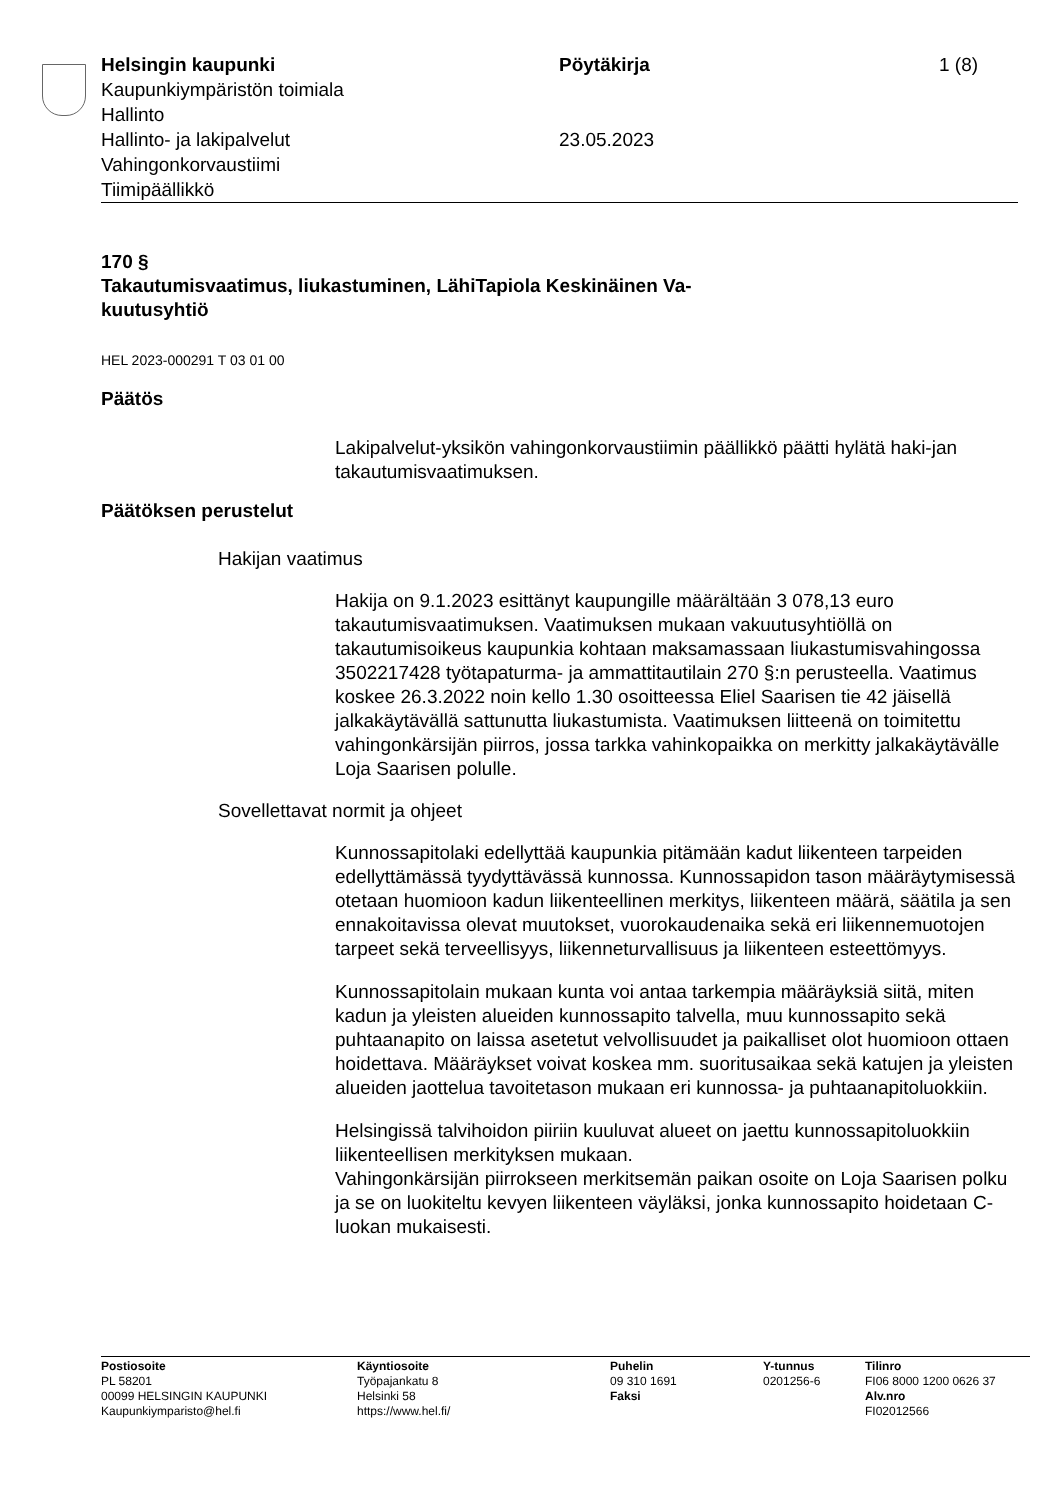Helsingin kaupunki
Kaupunkiympäristön toimiala
Hallinto
Hallinto- ja lakipalvelut
Vahingonkorvaustiimi
Tiimipäällikkö
Pöytäkirja
23.05.2023
1 (8)
170 §
Takautumisvaatimus, liukastuminen, LähiTapiola Keskinäinen Va-
kuutusyhtiö
HEL 2023-000291 T 03 01 00
Päätös
Lakipalvelut-yksikön vahingonkorvaustiimin päällikkö päätti hylätä haki-jan takautumisvaatimuksen.
Päätöksen perustelut
Hakijan vaatimus
Hakija on 9.1.2023 esittänyt kaupungille määrältään 3 078,13 euro takautumisvaatimuksen. Vaatimuksen mukaan vakuutusyhtiöllä on takautumisoikeus kaupunkia kohtaan maksamassaan liukastumisvahingossa 3502217428 työtapaturma- ja ammattitautilain 270 §:n perusteella. Vaatimus koskee 26.3.2022 noin kello 1.30 osoitteessa Eliel Saarisen tie 42 jäisellä jalkakäytävällä sattunutta liukastumista. Vaatimuksen liitteenä on toimitettu vahingonkärsijän piirros, jossa tarkka vahinkopaikka on merkitty jalkakäytävälle Loja Saarisen polulle.
Sovellettavat normit ja ohjeet
Kunnossapitolaki edellyttää kaupunkia pitämään kadut liikenteen tarpeiden edellyttämässä tyydyttävässä kunnossa. Kunnossapidon tason määräytymisessä otetaan huomioon kadun liikenteellinen merkitys, liikenteen määrä, säätila ja sen ennakoitavissa olevat muutokset, vuorokaudenaika sekä eri liikennemuotojen tarpeet sekä terveellisyys, liikenneturvallisuus ja liikenteen esteettömyys.
Kunnossapitolain mukaan kunta voi antaa tarkempia määräyksiä siitä, miten kadun ja yleisten alueiden kunnossapito talvella, muu kunnossapito sekä puhtaanapito on laissa asetetut velvollisuudet ja paikalliset olot huomioon ottaen hoidettava. Määräykset voivat koskea mm. suoritusaikaa sekä katujen ja yleisten alueiden jaottelua tavoitetason mukaan eri kunnossa- ja puhtaanapitoluokkiin.
Helsingissä talvihoidon piiriin kuuluvat alueet on jaettu kunnossapitoluokkiin liikenteellisen merkityksen mukaan.
Vahingonkärsijän piirrokseen merkitsemän paikan osoite on Loja Saarisen polku ja se on luokiteltu kevyen liikenteen väyläksi, jonka kunnossapito hoidetaan C-luokan mukaisesti.
Postiosoite
PL 58201
00099 HELSINGIN KAUPUNKI
Kaupunkiymparisto@hel.fi
Käyntiosoite
Työpajankatu 8
Helsinki 58
https://www.hel.fi/
Puhelin
09 310 1691
Faksi
Y-tunnus
0201256-6
Tilinro
FI06 8000 1200 0626 37
Alv.nro
FI02012566